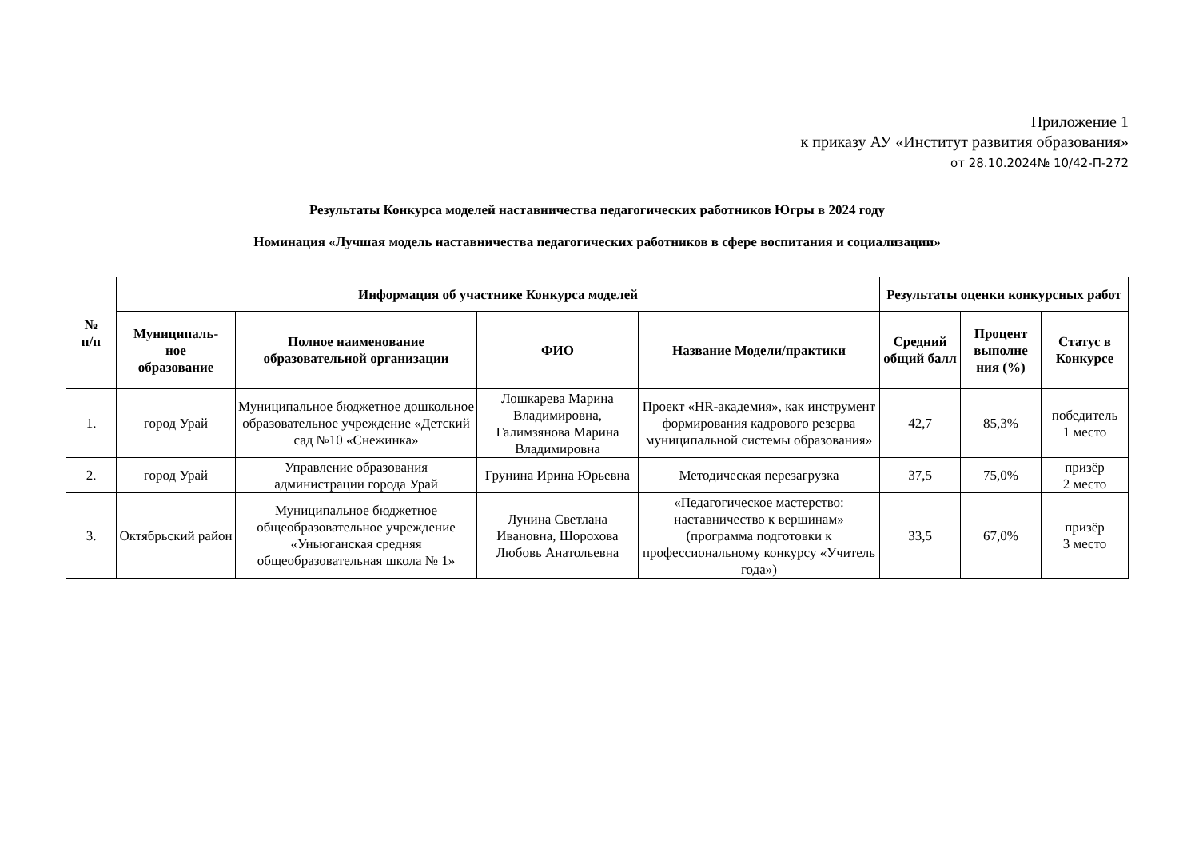Приложение 1
к приказу АУ «Институт развития образования»
от 28.10.2024№ 10/42-П-272
Результаты Конкурса моделей наставничества педагогических работников Югры в 2024 году
Номинация «Лучшая модель наставничества педагогических работников в сфере воспитания и социализации»
| № п/п | Информация об участнике Конкурса моделей | | | | Результаты оценки конкурсных работ | | |
| --- | --- | --- | --- | --- | --- | --- | --- |
| | Муниципаль- ное образование | Полное наименование образовательной организации | ФИО | Название Модели/практики | Средний общий балл | Процент выполне ния (%) | Статус в Конкурсе |
| 1. | город Урай | Муниципальное бюджетное дошкольное образовательное учреждение «Детский сад №10 «Снежинка» | Лошкарева Марина Владимировна, Галимзянова Марина Владимировна | Проект «HR-академия», как инструмент формирования кадрового резерва муниципальной системы образования» | 42,7 | 85,3% | победитель 1 место |
| 2. | город Урай | Управление образования администрации города Урай | Грунина Ирина Юрьевна | Методическая перезагрузка | 37,5 | 75,0% | призёр 2 место |
| 3. | Октябрьский район | Муниципальное бюджетное общеобразовательное учреждение «Уньюганская средняя общеобразовательная школа № 1» | Лунина Светлана Ивановна, Шорохова Любовь Анатольевна | «Педагогическое мастерство: наставничество к вершинам» (программа подготовки к профессиональному конкурсу «Учитель года») | 33,5 | 67,0% | призёр 3 место |